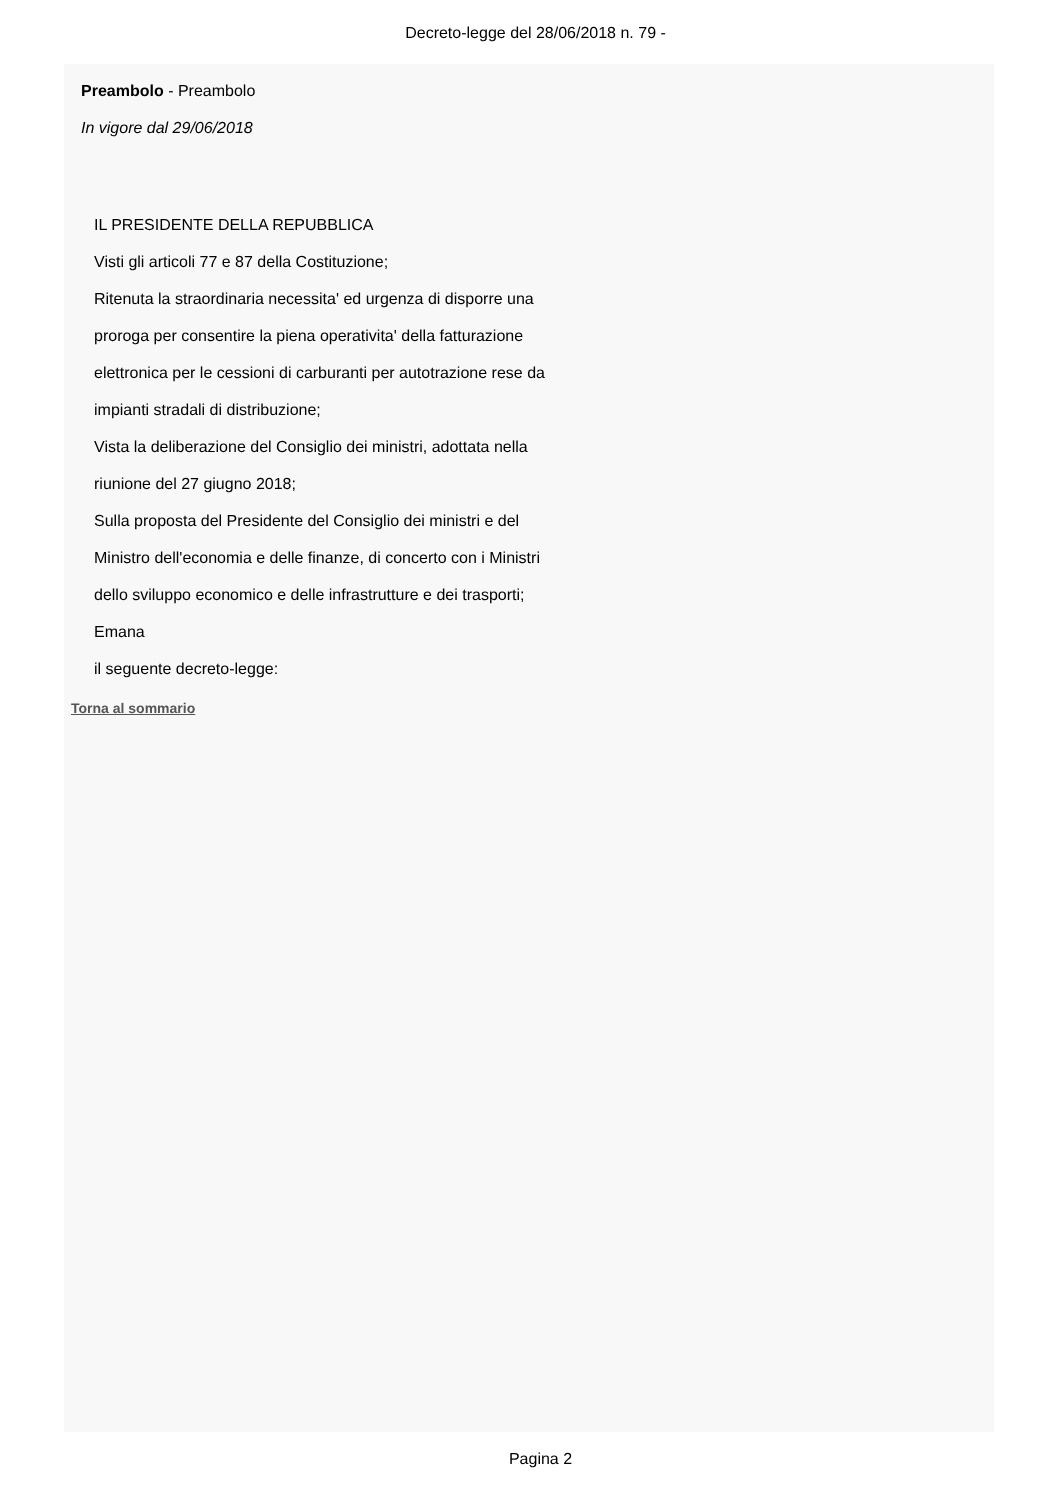Decreto-legge del 28/06/2018 n. 79 -
Preambolo - Preambolo
In vigore dal 29/06/2018
IL PRESIDENTE DELLA REPUBBLICA
Visti gli articoli 77 e 87 della Costituzione;
Ritenuta la straordinaria necessita' ed urgenza di disporre una
proroga per consentire la piena operativita' della fatturazione
elettronica per le cessioni di carburanti per autotrazione rese da
impianti stradali di distribuzione;
Vista la deliberazione del Consiglio dei ministri, adottata nella
riunione del 27 giugno 2018;
Sulla proposta del Presidente del Consiglio dei ministri e del
Ministro dell'economia e delle finanze, di concerto con i Ministri
dello sviluppo economico e delle infrastrutture e dei trasporti;
Emana
il seguente decreto-legge:
Torna al sommario
Pagina 2